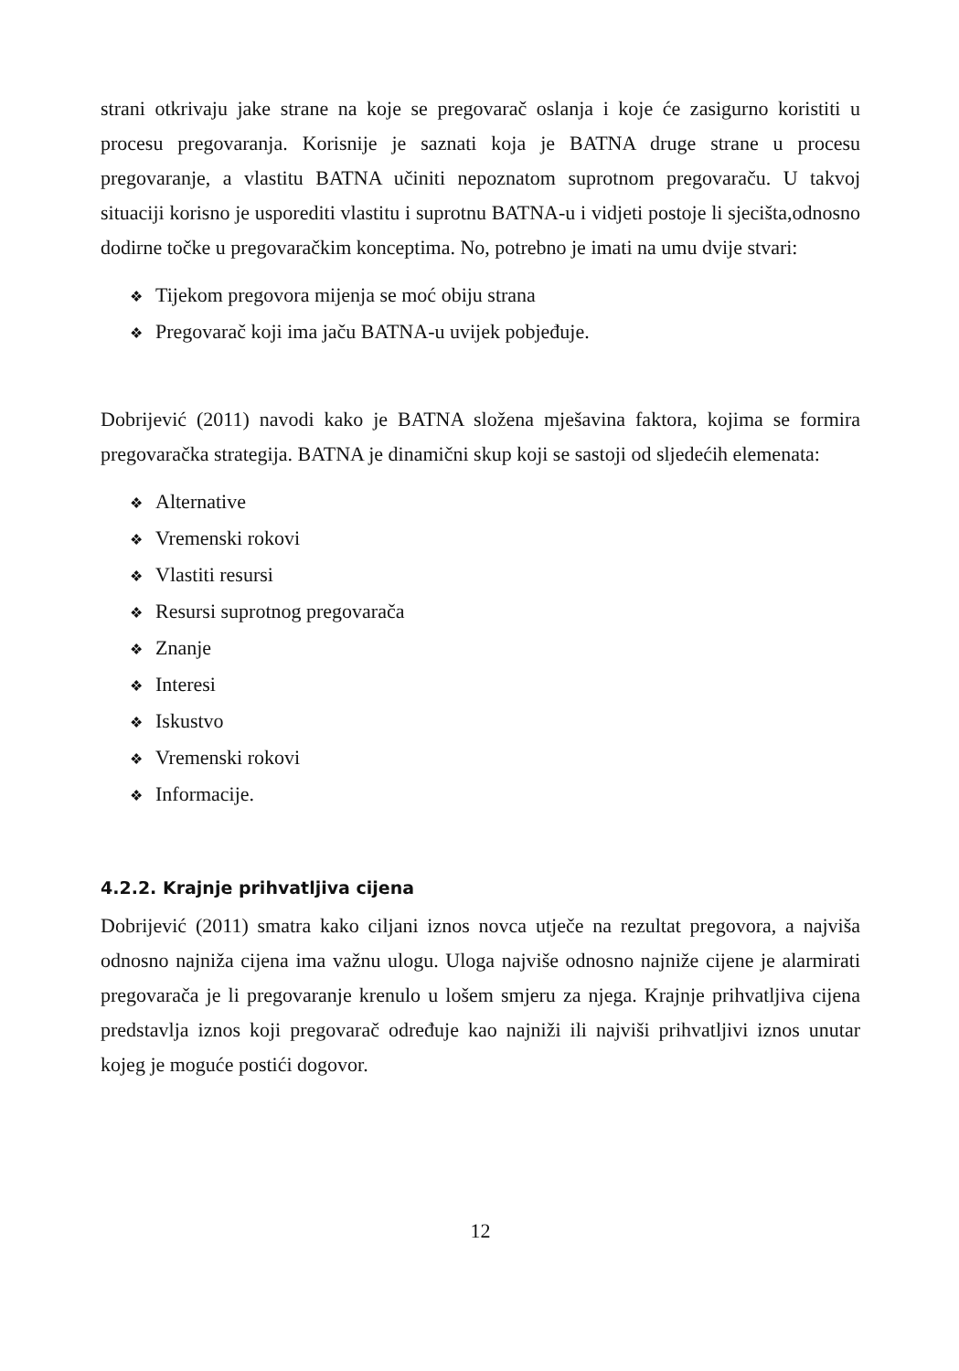strani otkrivaju jake strane na koje se pregovarač oslanja i koje će zasigurno koristiti u procesu pregovaranja. Korisnije je saznati koja je BATNA druge strane u procesu pregovaranje, a vlastitu BATNA učiniti nepoznatom suprotnom pregovaraču. U takvoj situaciji korisno je usporediti vlastitu i suprotnu BATNA-u i vidjeti postoje li sjecišta,odnosno dodirne točke u pregovaračkim konceptima. No, potrebno je imati na umu dvije stvari:
❖ Tijekom pregovora mijenja se moć obiju strana
❖ Pregovarač koji ima jaču BATNA-u uvijek pobjeđuje.
Dobrijević (2011) navodi kako je BATNA složena mješavina faktora, kojima se formira pregovaračka strategija. BATNA je dinamični skup koji se sastoji od sljedećih elemenata:
❖ Alternative
❖ Vremenski rokovi
❖ Vlastiti resursi
❖ Resursi suprotnog pregovarača
❖ Znanje
❖ Interesi
❖ Iskustvo
❖ Vremenski rokovi
❖ Informacije.
4.2.2. Krajnje prihvatljiva cijena
Dobrijević (2011) smatra kako ciljani iznos novca utječe na rezultat pregovora, a najviša odnosno najniža cijena ima važnu ulogu. Uloga najviše odnosno najniže cijene je alarmirati pregovarača je li pregovaranje krenulo u lošem smjeru za njega. Krajnje prihvatljiva cijena predstavlja iznos koji pregovarač određuje kao najniži ili najviši prihvatljivi iznos unutar kojeg je moguće postići dogovor.
12